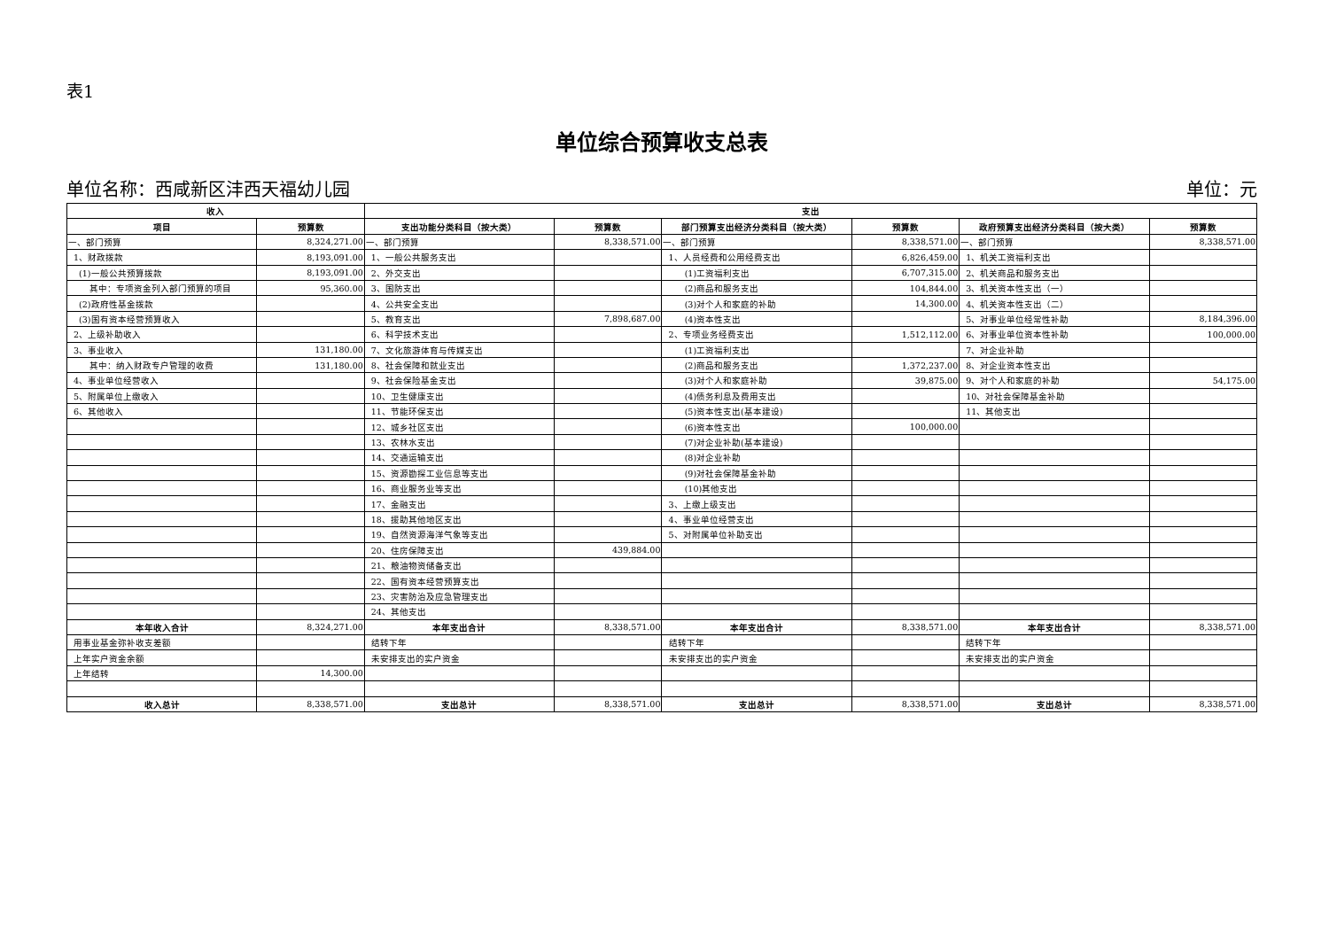表1
单位综合预算收支总表
单位名称：西咸新区沣西天福幼儿园 单位：元
| 收入 | | 支出 | | | | | |
| --- | --- | --- | --- | --- | --- | --- | --- |
| 项目 | 预算数 | 支出功能分类科目（按大类） | 预算数 | 部门预算支出经济分类科目（按大类） | 预算数 | 政府预算支出经济分类科目（按大类） | 预算数 |
| 一、部门预算 | 8,324,271.00 | 一、部门预算 | 8,338,571.00 | 一、部门预算 | 8,338,571.00 | 一、部门预算 | 8,338,571.00 |
| 1、财政拨款 | 8,193,091.00 | 1、一般公共服务支出 | | 1、人员经费和公用经费支出 | 6,826,459.00 | 1、机关工资福利支出 | |
| (1)一般公共预算拨款 | 8,193,091.00 | 2、外交支出 | | (1)工资福利支出 | 6,707,315.00 | 2、机关商品和服务支出 | |
| 其中：专项资金列入部门预算的项目 | 95,360.00 | 3、国防支出 | | (2)商品和服务支出 | 104,844.00 | 3、机关资本性支出（一） | |
| (2)政府性基金拨款 | | 4、公共安全支出 | | (3)对个人和家庭的补助 | 14,300.00 | 4、机关资本性支出（二） | |
| (3)国有资本经营预算收入 | | 5、教育支出 | 7,898,687.00 | (4)资本性支出 | | 5、对事业单位经常性补助 | 8,184,396.00 |
| 2、上级补助收入 | | 6、科学技术支出 | | 2、专项业务经费支出 | 1,512,112.00 | 6、对事业单位资本性补助 | 100,000.00 |
| 3、事业收入 | 131,180.00 | 7、文化旅游体育与传媒支出 | | (1)工资福利支出 | | 7、对企业补助 | |
| 其中：纳入财政专户管理的收费 | 131,180.00 | 8、社会保障和就业支出 | | (2)商品和服务支出 | 1,372,237.00 | 8、对企业资本性支出 | |
| 4、事业单位经营收入 | | 9、社会保险基金支出 | | (3)对个人和家庭补助 | 39,875.00 | 9、对个人和家庭的补助 | 54,175.00 |
| 5、附属单位上缴收入 | | 10、卫生健康支出 | | (4)债务利息及费用支出 | | 10、对社会保障基金补助 | |
| 6、其他收入 | | 11、节能环保支出 | | (5)资本性支出(基本建设) | | 11、其他支出 | |
| | | 12、城乡社区支出 | | (6)资本性支出 | 100,000.00 | | |
| | | 13、农林水支出 | | (7)对企业补助(基本建设) | | | |
| | | 14、交通运输支出 | | (8)对企业补助 | | | |
| | | 15、资源勘探工业信息等支出 | | (9)对社会保障基金补助 | | | |
| | | 16、商业服务业等支出 | | (10)其他支出 | | | |
| | | 17、金融支出 | | 3、上缴上级支出 | | | |
| | | 18、援助其他地区支出 | | 4、事业单位经营支出 | | | |
| | | 19、自然资源海洋气象等支出 | | 5、对附属单位补助支出 | | | |
| | | 20、住房保障支出 | 439,884.00 | | | | |
| | | 21、粮油物资储备支出 | | | | | |
| | | 22、国有资本经营预算支出 | | | | | |
| | | 23、灾害防治及应急管理支出 | | | | | |
| | | 24、其他支出 | | | | | |
| 本年收入合计 | 8,324,271.00 | 本年支出合计 | 8,338,571.00 | 本年支出合计 | 8,338,571.00 | 本年支出合计 | 8,338,571.00 |
| 用事业基金弥补收支差额 | | 结转下年 | | 结转下年 | | 结转下年 | |
| 上年实户资金余额 | | 未安排支出的实户资金 | | 未安排支出的实户资金 | | 未安排支出的实户资金 | |
| 上年结转 | 14,300.00 | | | | | | |
| 收入总计 | 8,338,571.00 | 支出总计 | 8,338,571.00 | 支出总计 | 8,338,571.00 | 支出总计 | 8,338,571.00 |